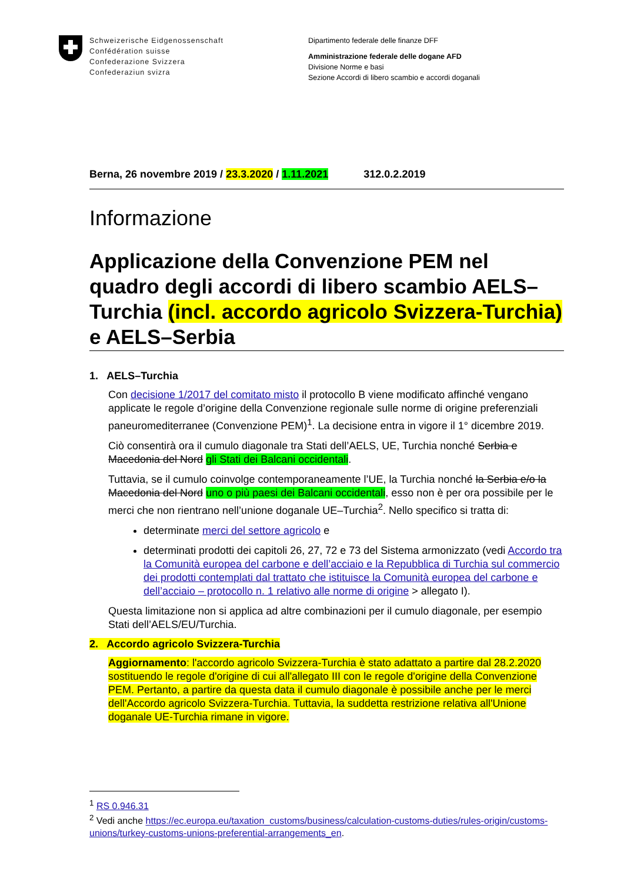Schweizerische Eidgenossenschaft
Confédération suisse
Confederazione Svizzera
Confederaziun svizra
Dipartimento federale delle finanze DFF
Amministrazione federale delle dogane AFD
Divisione Norme e basi
Sezione Accordi di libero scambio e accordi doganali
Berna, 26 novembre 2019 / 23.3.2020 / 1.11.2021 312.0.2.2019
Informazione
Applicazione della Convenzione PEM nel quadro degli accordi di libero scambio AELS–Turchia (incl. accordo agricolo Svizzera-Turchia) e AELS–Serbia
1. AELS–Turchia
Con decisione 1/2017 del comitato misto il protocollo B viene modificato affinché vengano applicate le regole d’origine della Convenzione regionale sulle norme di origine preferenziali paneuromediterranee (Convenzione PEM)<sup>1</sup>. La decisione entra in vigore il 1° dicembre 2019.
Ciò consentirà ora il cumulo diagonale tra Stati dell’AELS, UE, Turchia nonché Serbia e Macedonia del Nord gli Stati dei Balcani occidentali.
Tuttavia, se il cumulo coinvolge contemporaneamente l’UE, la Turchia nonché la Serbia e/o la Macedonia del Nord uno o più paesi dei Balcani occidentali, esso non è per ora possibile per le merci che non rientrano nell’unione doganale UE–Turchia<sup>2</sup>. Nello specifico si tratta di:
determinate merci del settore agricolo e
determinati prodotti dei capitoli 26, 27, 72 e 73 del Sistema armonizzato (vedi Accordo tra la Comunità europea del carbone e dell’acciaio e la Repubblica di Turchia sul commercio dei prodotti contemplati dal trattato che istituisce la Comunità europea del carbone e dell’acciaio – protocollo n. 1 relativo alle norme di origine > allegato I).
Questa limitazione non si applica ad altre combinazioni per il cumulo diagonale, per esempio Stati dell’AELS/EU/Turchia.
2. Accordo agricolo Svizzera-Turchia
Aggiornamento: l'accordo agricolo Svizzera-Turchia è stato adattato a partire dal 28.2.2020 sostituendo le regole d'origine di cui all'allegato III con le regole d'origine della Convenzione PEM. Pertanto, a partire da questa data il cumulo diagonale è possibile anche per le merci dell'Accordo agricolo Svizzera-Turchia. Tuttavia, la suddetta restrizione relativa all'Unione doganale UE-Turchia rimane in vigore.
<sup>1</sup> RS 0.946.31
<sup>2</sup> Vedi anche https://ec.europa.eu/taxation_customs/business/calculation-customs-duties/rules-origin/customs-unions/turkey-customs-unions-preferential-arrangements_en.